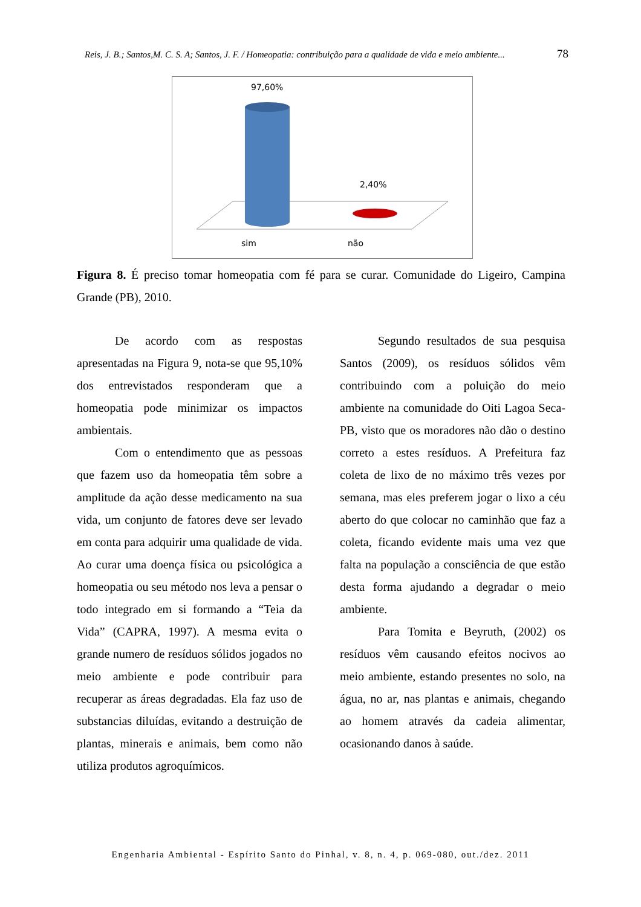Reis, J. B.; Santos,M. C. S. A; Santos, J. F. / Homeopatia: contribuição para a qualidade de vida e meio ambiente... 78
97,60%
2,40%
sim
não
Figura 8. É preciso tomar homeopatia com fé para se curar. Comunidade do Ligeiro, Campina Grande (PB), 2010.
De acordo com as respostas apresentadas na Figura 9, nota-se que 95,10% dos entrevistados responderam que a homeopatia pode minimizar os impactos ambientais.
Com o entendimento que as pessoas que fazem uso da homeopatia têm sobre a amplitude da ação desse medicamento na sua vida, um conjunto de fatores deve ser levado em conta para adquirir uma qualidade de vida. Ao curar uma doença física ou psicológica a homeopatia ou seu método nos leva a pensar o todo integrado em si formando a “Teia da Vida” (CAPRA, 1997). A mesma evita o grande numero de resíduos sólidos jogados no meio ambiente e pode contribuir para recuperar as áreas degradadas. Ela faz uso de substancias diluídas, evitando a destruição de plantas, minerais e animais, bem como não utiliza produtos agroquímicos.
Segundo resultados de sua pesquisa Santos (2009), os resíduos sólidos vêm contribuindo com a poluição do meio ambiente na comunidade do Oiti Lagoa Seca- PB, visto que os moradores não dão o destino correto a estes resíduos. A Prefeitura faz coleta de lixo de no máximo três vezes por semana, mas eles preferem jogar o lixo a céu aberto do que colocar no caminhão que faz a coleta, ficando evidente mais uma vez que falta na população a consciência de que estão desta forma ajudando a degradar o meio ambiente.
Para Tomita e Beyruth, (2002) os resíduos vêm causando efeitos nocivos ao meio ambiente, estando presentes no solo, na água, no ar, nas plantas e animais, chegando ao homem através da cadeia alimentar, ocasionando danos à saúde.
Engenharia Ambiental - Espírito Santo do Pinhal, v. 8, n. 4, p. 069-080, out./dez. 2011